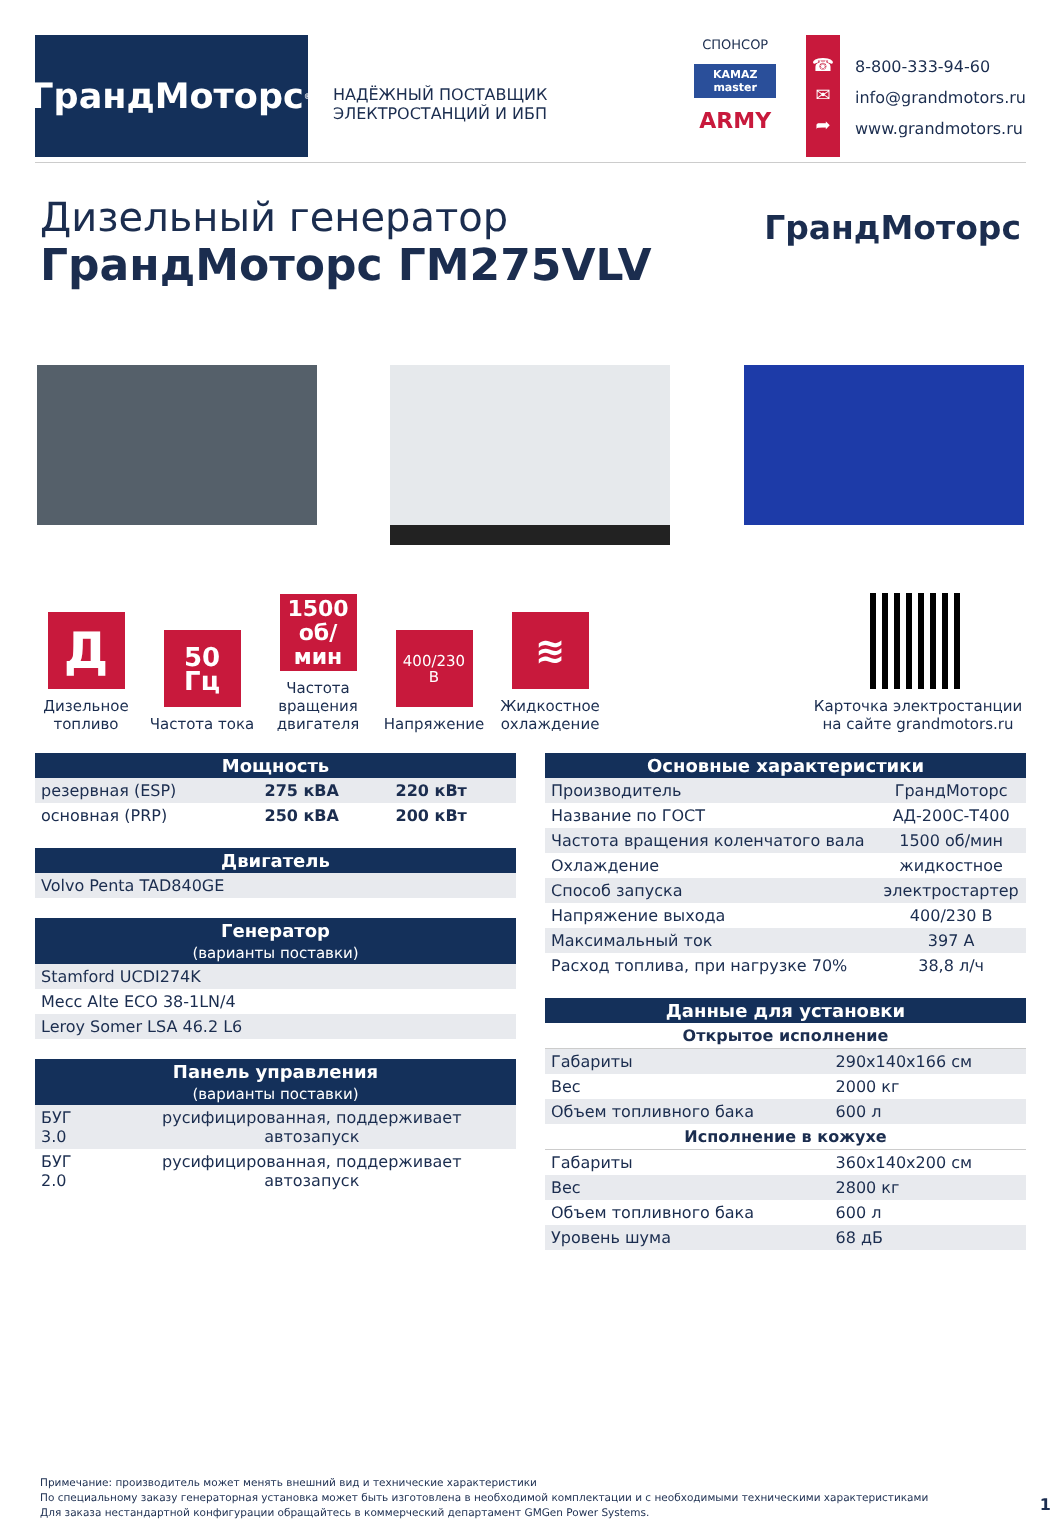ГрандМоторс<sup>®</sup>
НАДЁЖНЫЙ ПОСТАВЩИК ЭЛЕКТРОСТАНЦИЙ И ИБП
СПОНСОР
KAMAZ master
ARMY
☎
✉
➦
8-800-333-94-60
info@grandmotors.ru
www.grandmotors.ru
Дизельный генератор
ГрандМоторс ГМ275VLV
ГрандМоторс
Д
Дизельное топливо
50
Гц
Частота тока
1500
об/мин
Частота вращения двигателя
400/230
В
Напряжение
≋
Жидкостное охлаждение
Карточка электростанции на сайте grandmotors.ru
| Мощность | | |
| --- | --- | --- |
| резервная (ESP) | 275 кВА | 220 кВт |
| основная (PRP) | 250 кВА | 200 кВт |
| Двигатель |
| --- |
| Volvo Penta TAD840GE |
| Генератор (варианты поставки) |
| --- |
| Stamford UCDI274K |
| Mecc Alte ECO 38-1LN/4 |
| Leroy Somer LSA 46.2 L6 |
| Панель управления (варианты поставки) | |
| --- | --- |
| БУГ 3.0 | русифицированная, поддерживает автозапуск |
| БУГ 2.0 | русифицированная, поддерживает автозапуск |
| Основные характеристики | |
| --- | --- |
| Производитель | ГрандМоторс |
| Название по ГОСТ | АД-200С-Т400 |
| Частота вращения коленчатого вала | 1500 об/мин |
| Охлаждение | жидкостное |
| Способ запуска | электростартер |
| Напряжение выхода | 400/230 В |
| Максимальный ток | 397 А |
| Расход топлива, при нагрузке 70% | 38,8 л/ч |
| Данные для установки | |
| --- | --- |
| Открытое исполнение | |
| Габариты | 290x140x166 см |
| Вес | 2000 кг |
| Объем топливного бака | 600 л |
| Исполнение в кожухе | |
| Габариты | 360x140x200 см |
| Вес | 2800 кг |
| Объем топливного бака | 600 л |
| Уровень шума | 68 дБ |
Примечание: производитель может менять внешний вид и технические характеристики
По специальному заказу генераторная установка может быть изготовлена в необходимой комплектации и с необходимыми техническими характеристиками
Для заказа нестандартной конфигурации обращайтесь в коммерческий департамент GMGen Power Systems.
1